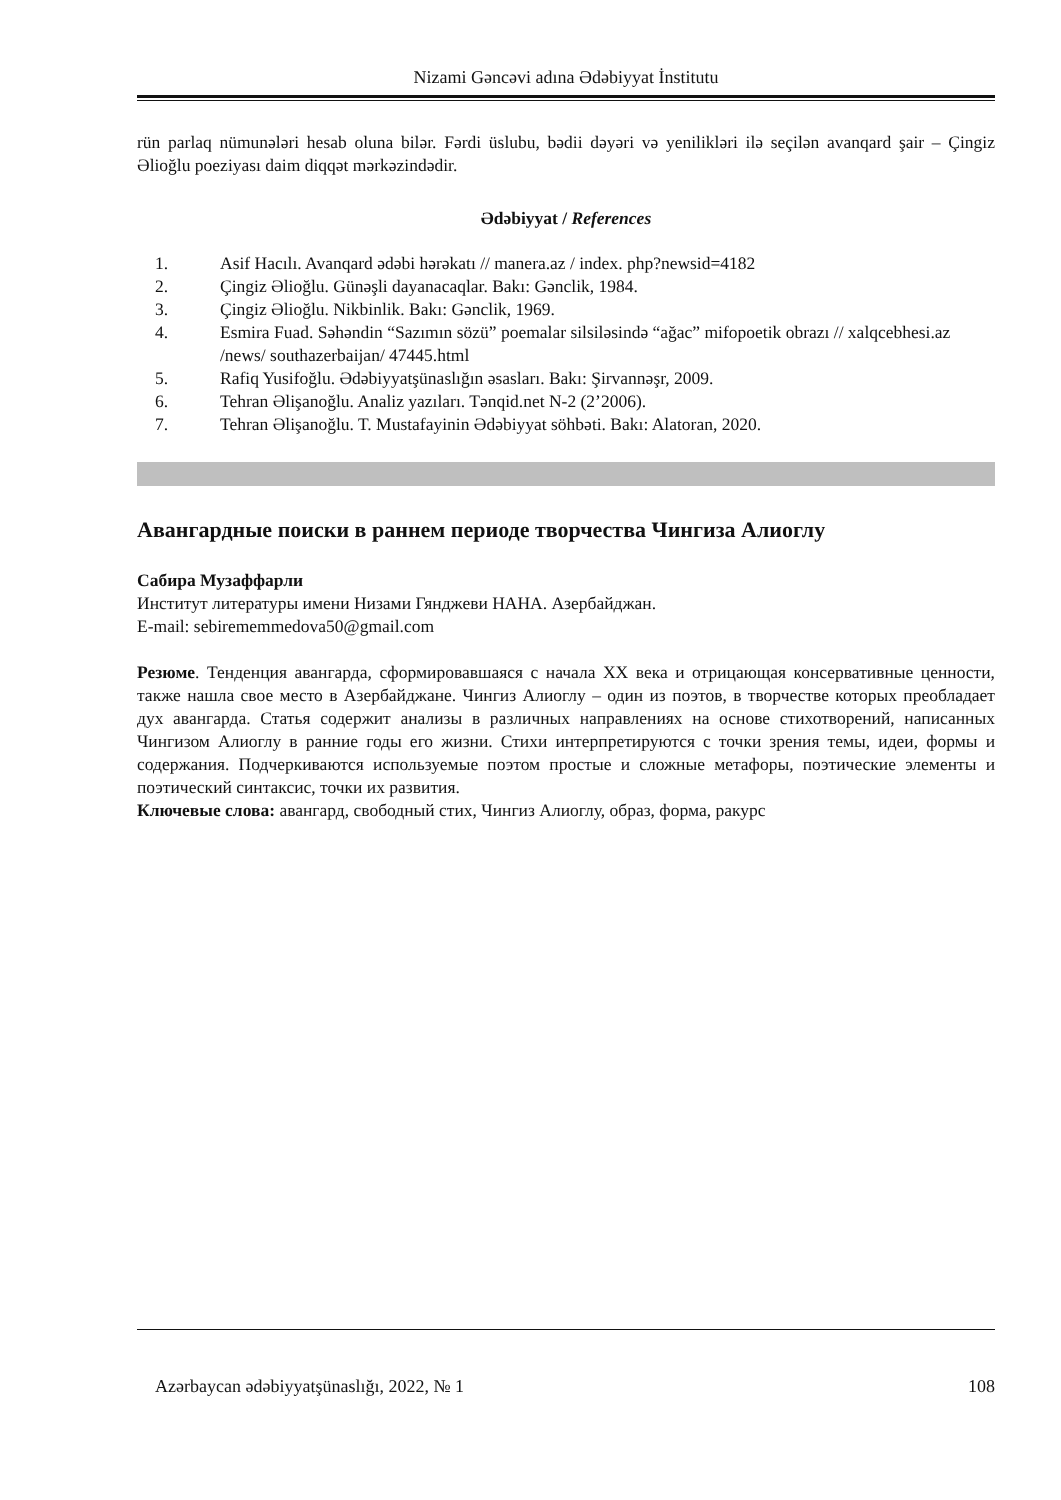Nizami Gəncəvi adına Ədəbiyyat İnstitutu
rün parlaq nümunələri hesab oluna bilər. Fərdi üslubu, bədii dəyəri və yenilikləri ilə seçilən avanqard şair – Çingiz Əlioğlu poeziyası daim diqqət mərkəzindədir.
Ədəbiyyat / References
1. Asif Hacılı. Avanqard ədəbi hərəkatı // manera.az / index. php?newsid=4182
2. Çingiz Əlioğlu. Günəşli dayanacaqlar. Bakı: Gənclik, 1984.
3. Çingiz Əlioğlu. Nikbinlik. Bakı: Gənclik, 1969.
4. Esmira Fuad. Səhəndin “Sazımın sözü” poemalar silsiləsində “ağac” mifopoetik obrazı // xalqcebhesi.az /news/ southazerbaijan/ 47445.html
5. Rafiq Yusifoğlu. Ədəbiyyatşünaslığın əsasları. Bakı: Şirvannəşr, 2009.
6. Tehran Əlişanoğlu. Analiz yazıları. Tənqid.net N-2 (2’2006).
7. Tehran Əlişanoğlu. T. Mustafayinin Ədəbiyyat söhbəti. Bakı: Alatoran, 2020.
Авангардные поиски в раннем периоде творчества Чингиза Алиоглу
Сабира Музаффарли
Институт литературы имени Низами Гянджеви НАНА. Азербайджан.
E-mail: sebirememmedova50@gmail.com
Резюме. Тенденция авангарда, сформировавшаяся с начала XX века и отрицающая консервативные ценности, также нашла свое место в Азербайджане. Чингиз Алиоглу – один из поэтов, в творчестве которых преобладает дух авангарда. Статья содержит анализы в различных направлениях на основе стихотворений, написанных Чингизом Алиоглу в ранние годы его жизни. Стихи интерпретируются с точки зрения темы, идеи, формы и содержания. Подчеркиваются используемые поэтом простые и сложные метафоры, поэтические элементы и поэтический синтаксис, точки их развития.
Ключевые слова: авангард, свободный стих, Чингиз Алиоглу, образ, форма, ракурс
Azərbaycan ədəbiyyatşünaslığı, 2022, № 1 108